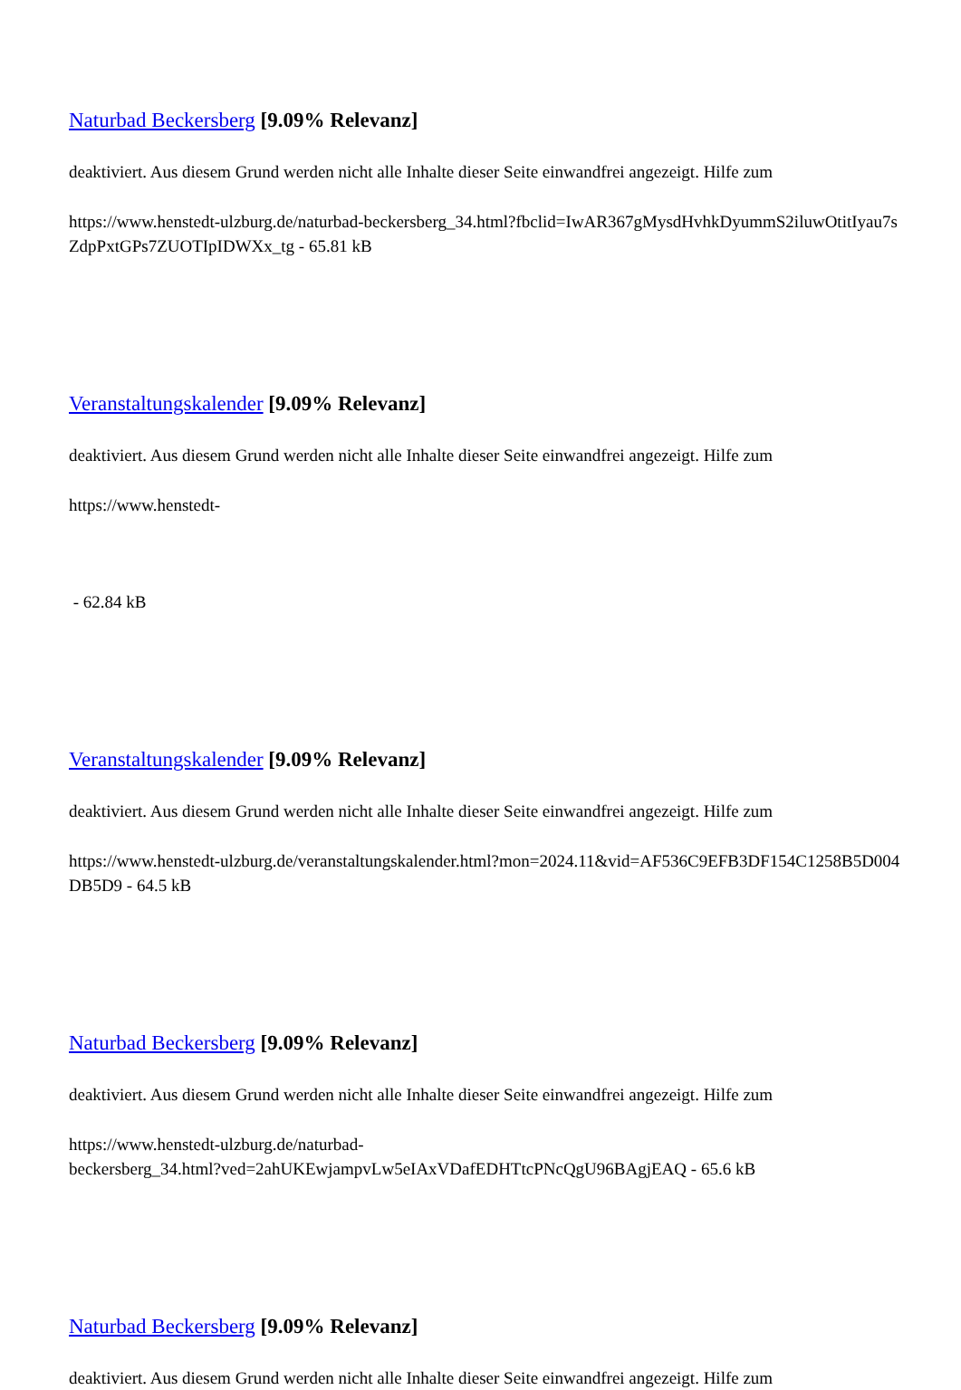Naturbad Beckersberg [9.09% Relevanz]
deaktiviert. Aus diesem Grund werden nicht alle Inhalte dieser Seite einwandfrei angezeigt. Hilfe zum
https://www.henstedt-ulzburg.de/naturbad-beckersberg_34.html?fbclid=IwAR367gMysdHvhkDyummS2iluwOtitIyau7sZdpPxtGPs7ZUOTIpIDWXx_tg - 65.81 kB
Veranstaltungskalender [9.09% Relevanz]
deaktiviert. Aus diesem Grund werden nicht alle Inhalte dieser Seite einwandfrei angezeigt. Hilfe zum
https://www.henstedt-
- 62.84 kB
Veranstaltungskalender [9.09% Relevanz]
deaktiviert. Aus diesem Grund werden nicht alle Inhalte dieser Seite einwandfrei angezeigt. Hilfe zum
https://www.henstedt-ulzburg.de/veranstaltungskalender.html?mon=2024.11&vid=AF536C9EFB3DF154C1258B5D004DB5D9 - 64.5 kB
Naturbad Beckersberg [9.09% Relevanz]
deaktiviert. Aus diesem Grund werden nicht alle Inhalte dieser Seite einwandfrei angezeigt. Hilfe zum
https://www.henstedt-ulzburg.de/naturbad-
beckersberg_34.html?ved=2ahUKEwjampvLw5eIAxVDafEDHTtcPNcQgU96BAgjEAQ - 65.6 kB
Naturbad Beckersberg [9.09% Relevanz]
deaktiviert. Aus diesem Grund werden nicht alle Inhalte dieser Seite einwandfrei angezeigt. Hilfe zum